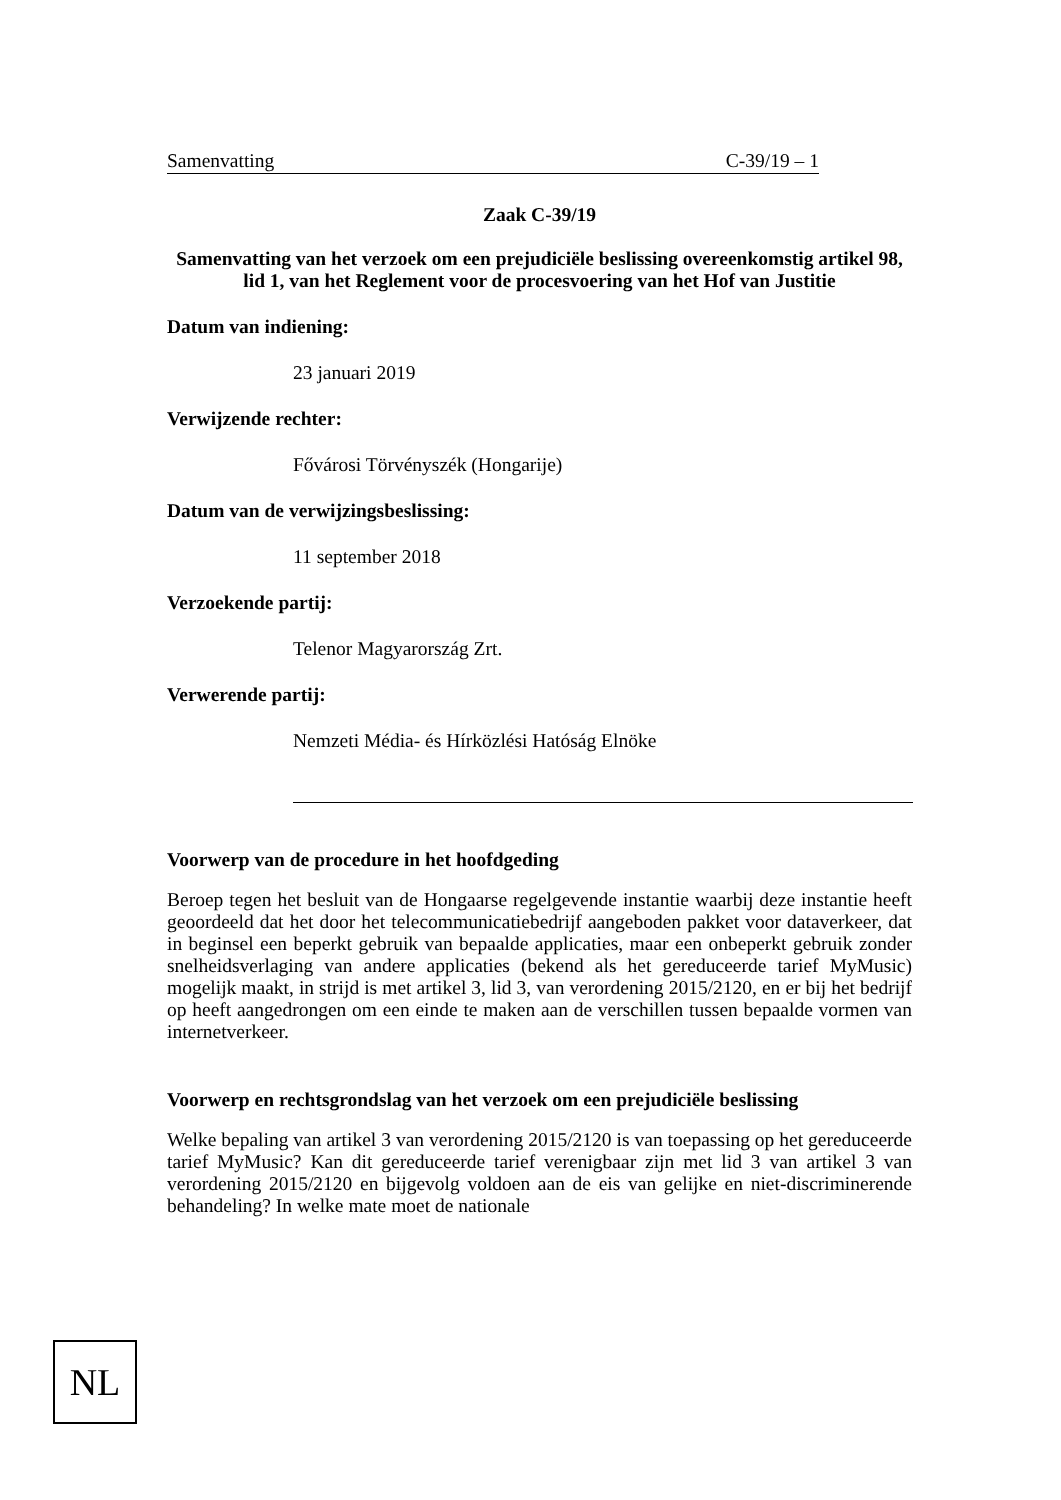Samenvatting C-39/19 – 1
Zaak C-39/19
Samenvatting van het verzoek om een prejudiciële beslissing overeenkomstig artikel 98, lid 1, van het Reglement voor de procesvoering van het Hof van Justitie
Datum van indiening:
23 januari 2019
Verwijzende rechter:
Fővárosi Törvényszék (Hongarije)
Datum van de verwijzingsbeslissing:
11 september 2018
Verzoekende partij:
Telenor Magyarország Zrt.
Verwerende partij:
Nemzeti Média- és Hírközlési Hatóság Elnöke
Voorwerp van de procedure in het hoofdgeding
Beroep tegen het besluit van de Hongaarse regelgevende instantie waarbij deze instantie heeft geoordeeld dat het door het telecommunicatiebedrijf aangeboden pakket voor dataverkeer, dat in beginsel een beperkt gebruik van bepaalde applicaties, maar een onbeperkt gebruik zonder snelheidsverlaging van andere applicaties (bekend als het gereduceerde tarief MyMusic) mogelijk maakt, in strijd is met artikel 3, lid 3, van verordening 2015/2120, en er bij het bedrijf op heeft aangedrongen om een einde te maken aan de verschillen tussen bepaalde vormen van internetverkeer.
Voorwerp en rechtsgrondslag van het verzoek om een prejudiciële beslissing
Welke bepaling van artikel 3 van verordening 2015/2120 is van toepassing op het gereduceerde tarief MyMusic? Kan dit gereduceerde tarief verenigbaar zijn met lid 3 van artikel 3 van verordening 2015/2120 en bijgevolg voldoen aan de eis van gelijke en niet-discriminerende behandeling? In welke mate moet de nationale
NL